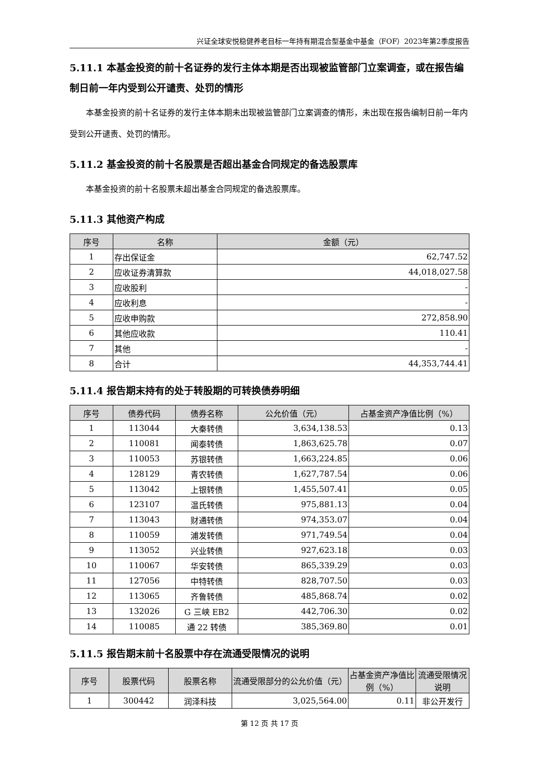兴证全球安悦稳健养老目标一年持有期混合型基金中基金（FOF）2023年第2季度报告
5.11.1 本基金投资的前十名证券的发行主体本期是否出现被监管部门立案调查，或在报告编制日前一年内受到公开谴责、处罚的情形
本基金投资的前十名证券的发行主体本期未出现被监管部门立案调查的情形，未出现在报告编制日前一年内受到公开谴责、处罚的情形。
5.11.2 基金投资的前十名股票是否超出基金合同规定的备选股票库
本基金投资的前十名股票未超出基金合同规定的备选股票库。
5.11.3 其他资产构成
| 序号 | 名称 | 金额（元） |
| --- | --- | --- |
| 1 | 存出保证金 | 62,747.52 |
| 2 | 应收证券清算款 | 44,018,027.58 |
| 3 | 应收股利 | - |
| 4 | 应收利息 | - |
| 5 | 应收申购款 | 272,858.90 |
| 6 | 其他应收款 | 110.41 |
| 7 | 其他 | - |
| 8 | 合计 | 44,353,744.41 |
5.11.4 报告期末持有的处于转股期的可转换债券明细
| 序号 | 债券代码 | 债券名称 | 公允价值（元） | 占基金资产净值比例（%） |
| --- | --- | --- | --- | --- |
| 1 | 113044 | 大秦转债 | 3,634,138.53 | 0.13 |
| 2 | 110081 | 闻泰转债 | 1,863,625.78 | 0.07 |
| 3 | 110053 | 苏银转债 | 1,663,224.85 | 0.06 |
| 4 | 128129 | 青农转债 | 1,627,787.54 | 0.06 |
| 5 | 113042 | 上银转债 | 1,455,507.41 | 0.05 |
| 6 | 123107 | 温氏转债 | 975,881.13 | 0.04 |
| 7 | 113043 | 财通转债 | 974,353.07 | 0.04 |
| 8 | 110059 | 浦发转债 | 971,749.54 | 0.04 |
| 9 | 113052 | 兴业转债 | 927,623.18 | 0.03 |
| 10 | 110067 | 华安转债 | 865,339.29 | 0.03 |
| 11 | 127056 | 中特转债 | 828,707.50 | 0.03 |
| 12 | 113065 | 齐鲁转债 | 485,868.74 | 0.02 |
| 13 | 132026 | G 三峡 EB2 | 442,706.30 | 0.02 |
| 14 | 110085 | 通 22 转债 | 385,369.80 | 0.01 |
5.11.5 报告期末前十名股票中存在流通受限情况的说明
| 序号 | 股票代码 | 股票名称 | 流通受限部分的公允价值（元） | 占基金资产净值比例（%） | 流通受限情况说明 |
| --- | --- | --- | --- | --- | --- |
| 1 | 300442 | 润泽科技 | 3,025,564.00 | 0.11 | 非公开发行 |
第 12 页 共 17 页